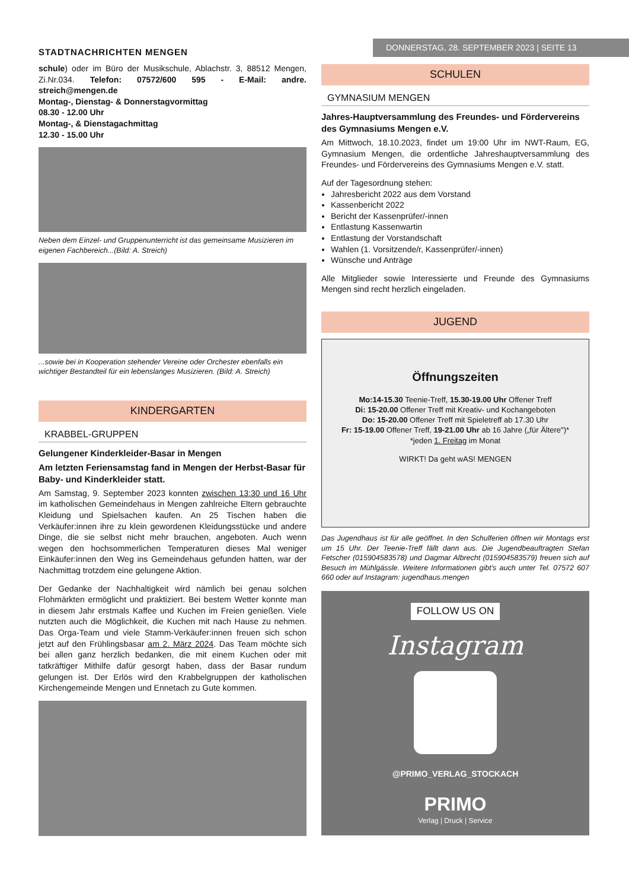STADTNACHRICHTEN MENGEN
DONNERSTAG, 28. SEPTEMBER 2023 | SEITE 13
schule) oder im Büro der Musikschule, Ablachstr. 3, 88512 Mengen, Zi.Nr.034. Telefon: 07572/600 595 - E-Mail: andre. streich@mengen.de
Montag-, Dienstag- & Donnerstagvormittag
08.30 - 12.00 Uhr
Montag-, & Dienstagachmittag
12.30 - 15.00 Uhr
Neben dem Einzel- und Gruppenunterricht ist das gemeinsame Musizieren im eigenen Fachbereich...(Bild: A. Streich)
...sowie bei in Kooperation stehender Vereine oder Orchester ebenfalls ein wichtiger Bestandteil für ein lebenslanges Musizieren. (Bild: A. Streich)
KINDERGARTEN
KRABBEL-GRUPPEN
Gelungener Kinderkleider-Basar in Mengen
Am letzten Feriensamstag fand in Mengen der Herbst-Basar für Baby- und Kinderkleider statt.
Am Samstag, 9. September 2023 konnten zwischen 13:30 und 16 Uhr im katholischen Gemeindehaus in Mengen zahlreiche Eltern gebrauchte Kleidung und Spielsachen kaufen. An 25 Tischen haben die Verkäufer:innen ihre zu klein gewordenen Kleidungsstücke und andere Dinge, die sie selbst nicht mehr brauchen, angeboten. Auch wenn wegen den hochsommerlichen Temperaturen dieses Mal weniger Einkäufer:innen den Weg ins Gemeindehaus gefunden hatten, war der Nachmittag trotzdem eine gelungene Aktion.
Der Gedanke der Nachhaltigkeit wird nämlich bei genau solchen Flohmärkten ermöglicht und praktiziert. Bei bestem Wetter konnte man in diesem Jahr erstmals Kaffee und Kuchen im Freien genießen. Viele nutzten auch die Möglichkeit, die Kuchen mit nach Hause zu nehmen. Das Orga-Team und viele Stamm-Verkäufer:innen freuen sich schon jetzt auf den Frühlingsbasar am 2. März 2024. Das Team möchte sich bei allen ganz herzlich bedanken, die mit einem Kuchen oder mit tatkräftiger Mithilfe dafür gesorgt haben, dass der Basar rundum gelungen ist. Der Erlös wird den Krabbelgruppen der katholischen Kirchengemeinde Mengen und Ennetach zu Gute kommen.
SCHULEN
GYMNASIUM MENGEN
Jahres-Hauptversammlung des Freundes- und Fördervereins des Gymnasiums Mengen e.V.
Am Mittwoch, 18.10.2023, findet um 19:00 Uhr im NWT-Raum, EG, Gymnasium Mengen, die ordentliche Jahreshauptversammlung des Freundes- und Fördervereins des Gymnasiums Mengen e.V. statt.
Auf der Tagesordnung stehen:
Jahresbericht 2022 aus dem Vorstand
Kassenbericht 2022
Bericht der Kassenprüfer/-innen
Entlastung Kassenwartin
Entlastung der Vorstandschaft
Wahlen (1. Vorsitzende/r, Kassenprüfer/-innen)
Wünsche und Anträge
Alle Mitglieder sowie Interessierte und Freunde des Gymnasiums Mengen sind recht herzlich eingeladen.
JUGEND
Öffnungszeiten
Mo:14-15.30 Teenie-Treff, 15.30-19.00 Uhr Offener Treff
Di: 15-20.00 Offener Treff mit Kreativ- und Kochangeboten
Do: 15-20.00 Offener Treff mit Spieletreff ab 17.30 Uhr
Fr: 15-19.00 Offener Treff, 19-21.00 Uhr ab 16 Jahre („für Ältere")*
*jeden 1. Freitag im Monat
WIRKT! Da geht wAS! MENGEN
Das Jugendhaus ist für alle geöffnet. In den Schulferien öffnen wir Montags erst um 15 Uhr. Der Teenie-Treff fällt dann aus. Die Jugendbeauftragten Stefan Fetscher (015904583578) und Dagmar Albrecht (015904583579) freuen sich auf Besuch im Mühlgässle. Weitere Informationen gibt's auch unter Tel. 07572 607 660 oder auf Instagram: jugendhaus.mengen
FOLLOW US ON
Instagram
@PRIMO_VERLAG_STOCKACH
PRIMO
Verlag | Druck | Service